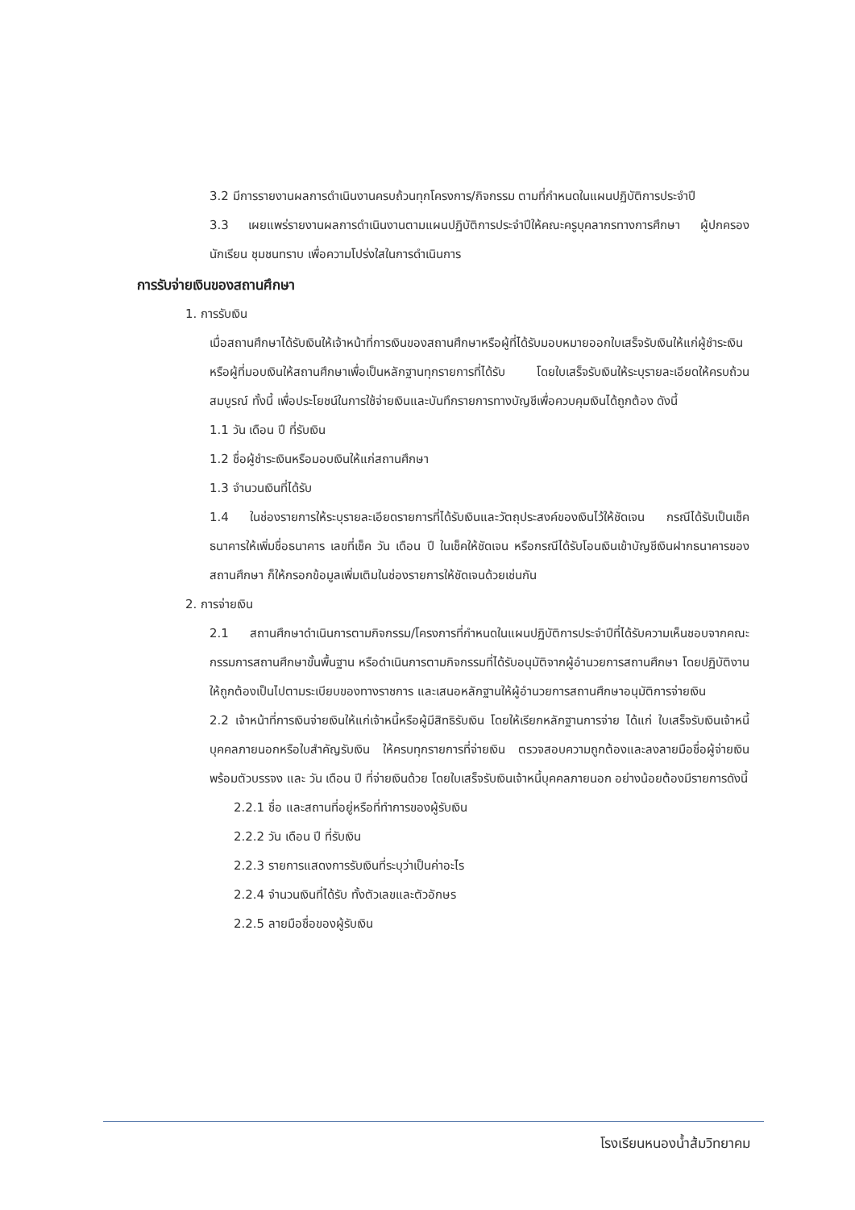3.2 มีการรายงานผลการดำเนินงานครบถ้วนทุกโครงการ/กิจกรรม ตามที่กำหนดในแผนปฏิบัติการประจำปี
3.3 เผยแพร่รายงานผลการดำเนินงานตามแผนปฏิบัติการประจำปีให้คณะครูบุคลากรทางการศึกษา ผู้ปกครองนักเรียน ชุมชนทราบ เพื่อความโปร่งใสในการดำเนินการ
การรับจ่ายเงินของสถานศึกษา
1. การรับเงิน
เมื่อสถานศึกษาได้รับเงินให้เจ้าหน้าที่การเงินของสถานศึกษาหรือผู้ที่ได้รับมอบหมายออกใบเสร็จรับเงินให้แก่ผู้ชำระเงินหรือผู้ที่มอบเงินให้สถานศึกษาเพื่อเป็นหลักฐานทุกรายการที่ได้รับ โดยใบเสร็จรับเงินให้ระบุรายละเอียดให้ครบถ้วน สมบูรณ์ ทั้งนี้ เพื่อประโยชน์ในการใช้จ่ายเงินและบันทึกรายการทางบัญชีเพื่อควบคุมเงินได้ถูกต้อง ดังนี้
1.1 วัน เดือน ปี ที่รับเงิน
1.2 ชื่อผู้ชำระเงินหรือมอบเงินให้แก่สถานศึกษา
1.3 จำนวนเงินที่ได้รับ
1.4 ในช่องรายการให้ระบุรายละเอียดรายการที่ได้รับเงินและวัตถุประสงค์ของเงินไว้ให้ชัดเจน กรณีได้รับเป็นเช็คธนาคารให้เพิ่มชื่อธนาคาร เลขที่เช็ค วัน เดือน ปี ในเช็คให้ชัดเจน หรือกรณีได้รับโอนเงินเข้าบัญชีเงินฝากธนาคารของสถานศึกษา ก็ให้กรอกข้อมูลเพิ่มเติมในช่องรายการให้ชัดเจนด้วยเช่นกัน
2. การจ่ายเงิน
2.1 สถานศึกษาดำเนินการตามกิจกรรม/โครงการที่กำหนดในแผนปฏิบัติการประจำปีที่ได้รับความเห็นชอบจากคณะกรรมการสถานศึกษาขั้นพื้นฐาน หรือดำเนินการตามกิจกรรมที่ได้รับอนุมัติจากผู้อำนวยการสถานศึกษา โดยปฏิบัติงานให้ถูกต้องเป็นไปตามระเบียบของทางราชการ และเสนอหลักฐานให้ผู้อำนวยการสถานศึกษาอนุมัติการจ่ายเงิน
2.2 เจ้าหน้าที่การเงินจ่ายเงินให้แก่เจ้าหนี้หรือผู้มีสิทธิรับเงิน โดยให้เรียกหลักฐานการจ่าย ได้แก่ ใบเสร็จรับเงินเจ้าหนี้บุคคลภายนอกหรือใบสำคัญรับเงิน ให้ครบทุกรายการที่จ่ายเงิน ตรวจสอบความถูกต้องและลงลายมือชื่อผู้จ่ายเงินพร้อมตัวบรรจง และ วัน เดือน ปี ที่จ่ายเงินด้วย โดยใบเสร็จรับเงินเจ้าหนี้บุคคลภายนอก อย่างน้อยต้องมีรายการดังนี้
2.2.1 ชื่อ และสถานที่อยู่หรือที่ทำการของผู้รับเงิน
2.2.2 วัน เดือน ปี ที่รับเงิน
2.2.3 รายการแสดงการรับเงินที่ระบุว่าเป็นค่าอะไร
2.2.4 จำนวนเงินที่ได้รับ ทั้งตัวเลขและตัวอักษร
2.2.5 ลายมือชื่อของผู้รับเงิน
โรงเรียนหนองน้ำส้มวิทยาคม